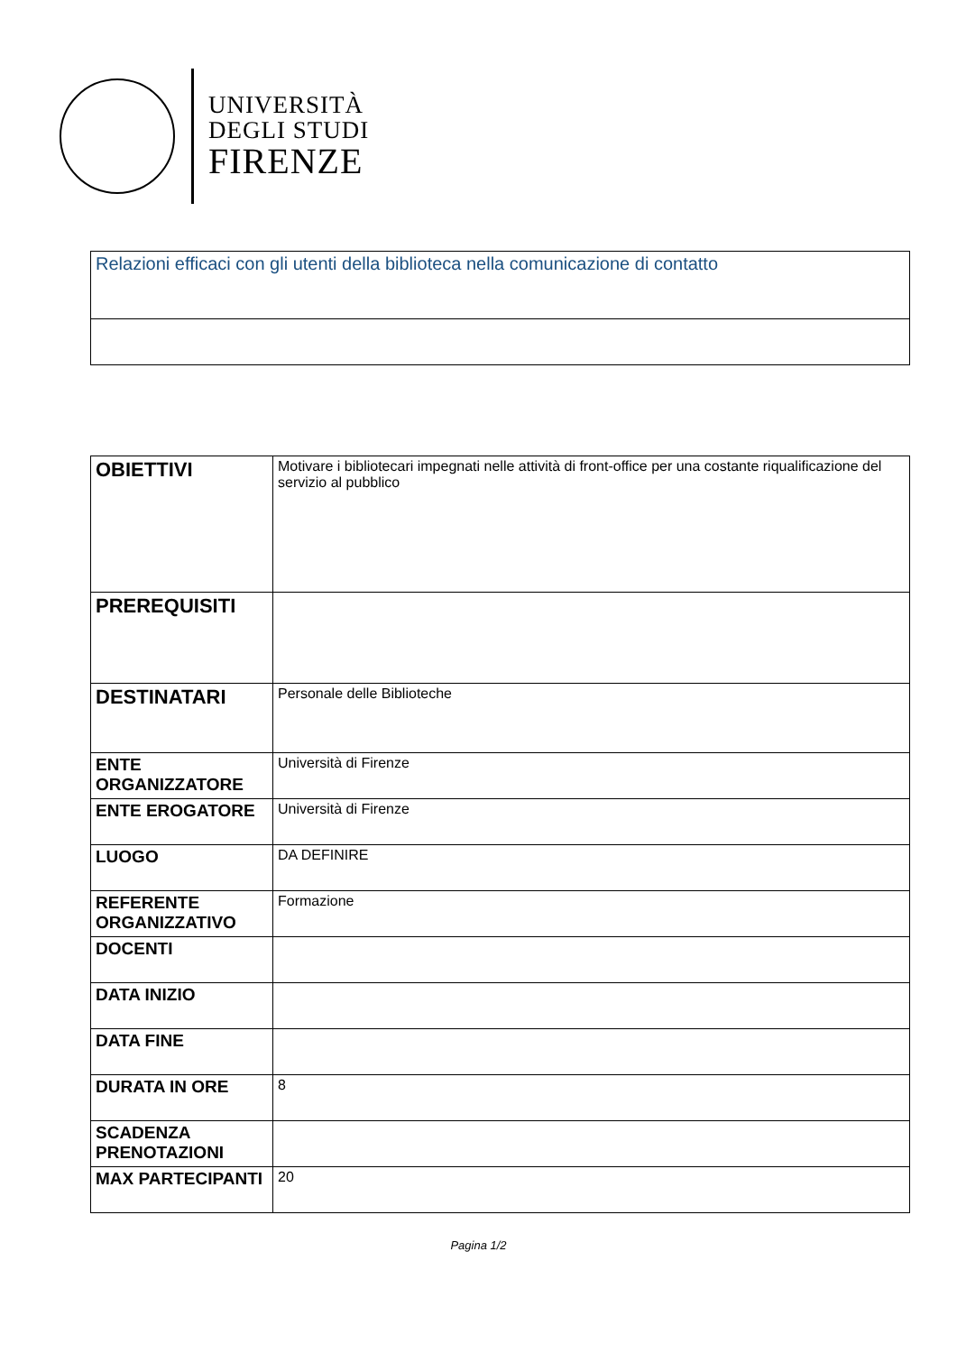UNIVERSITÀ
DEGLI STUDI
FIRENZE
| Relazioni efficaci con gli utenti della biblioteca nella comunicazione di contatto |
| OBIETTIVI | Motivare i bibliotecari impegnati nelle attività di front-office per una costante riqualificazione del servizio al pubblico |
| PREREQUISITI | |
| DESTINATARI | Personale delle Biblioteche |
| ENTE ORGANIZZATORE | Università di Firenze |
| ENTE EROGATORE | Università di Firenze |
| LUOGO | DA DEFINIRE |
| REFERENTE ORGANIZZATIVO | Formazione |
| DOCENTI | |
| DATA INIZIO | |
| DATA FINE | |
| DURATA IN ORE | 8 |
| SCADENZA PRENOTAZIONI | |
| MAX PARTECIPANTI | 20 |
Pagina 1/2